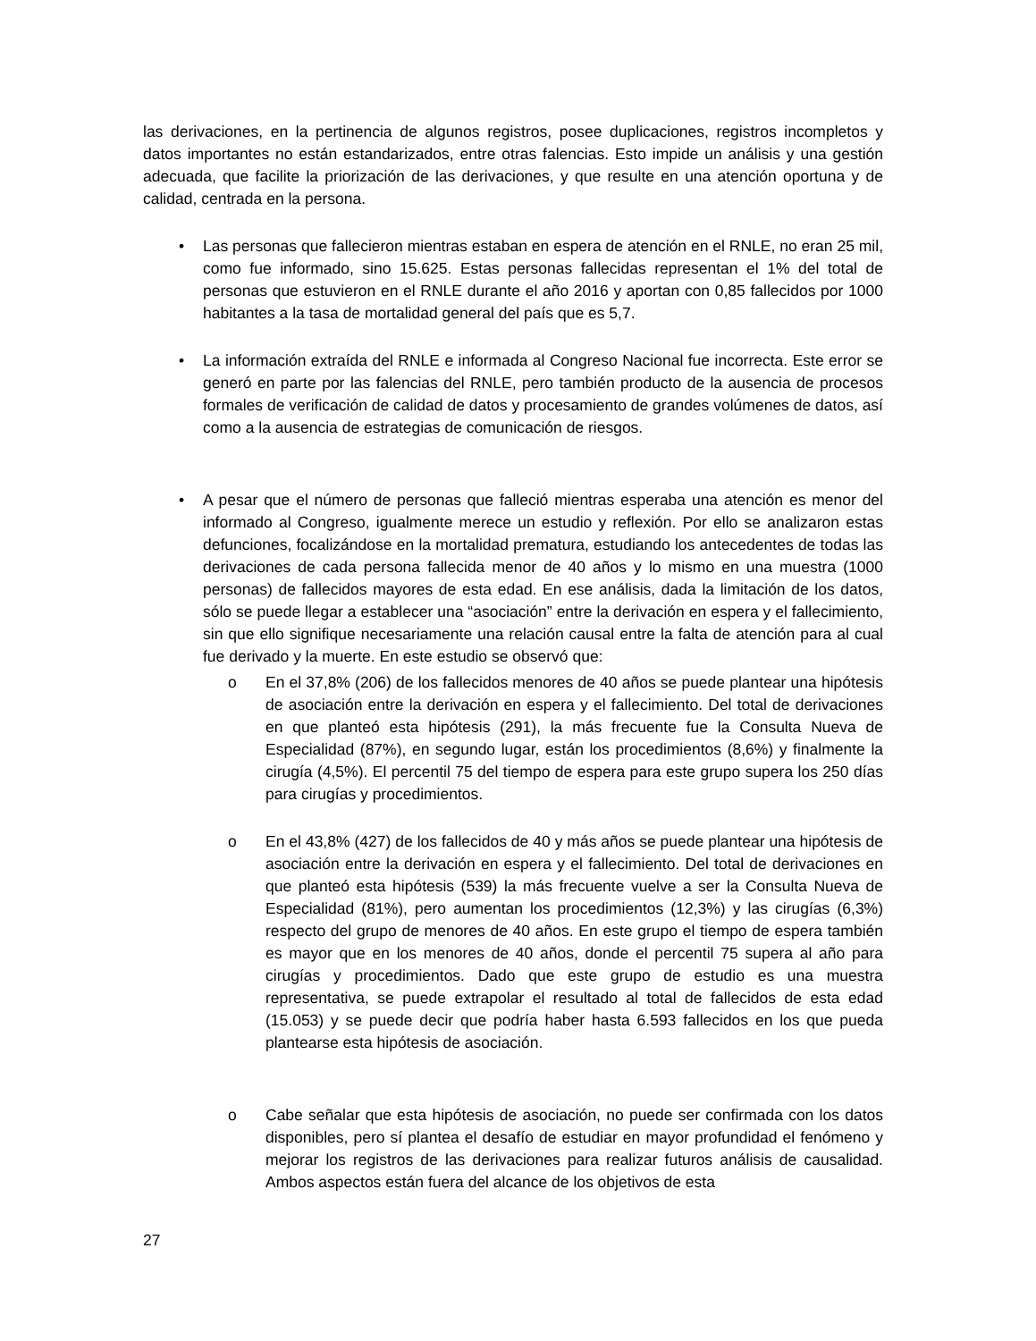las derivaciones, en la pertinencia de algunos registros, posee duplicaciones, registros incompletos y datos importantes no están estandarizados, entre otras falencias. Esto impide un análisis y una gestión adecuada, que facilite la priorización de las derivaciones, y que resulte en una atención oportuna y de calidad, centrada en la persona.
• Las personas que fallecieron mientras estaban en espera de atención en el RNLE, no eran 25 mil, como fue informado, sino 15.625. Estas personas fallecidas representan el 1% del total de personas que estuvieron en el RNLE durante el año 2016 y aportan con 0,85 fallecidos por 1000 habitantes a la tasa de mortalidad general del país que es 5,7.
• La información extraída del RNLE e informada al Congreso Nacional fue incorrecta. Este error se generó en parte por las falencias del RNLE, pero también producto de la ausencia de procesos formales de verificación de calidad de datos y procesamiento de grandes volúmenes de datos, así como a la ausencia de estrategias de comunicación de riesgos.
• A pesar que el número de personas que falleció mientras esperaba una atención es menor del informado al Congreso, igualmente merece un estudio y reflexión. Por ello se analizaron estas defunciones, focalizándose en la mortalidad prematura, estudiando los antecedentes de todas las derivaciones de cada persona fallecida menor de 40 años y lo mismo en una muestra (1000 personas) de fallecidos mayores de esta edad. En ese análisis, dada la limitación de los datos, sólo se puede llegar a establecer una “asociación” entre la derivación en espera y el fallecimiento, sin que ello signifique necesariamente una relación causal entre la falta de atención para al cual fue derivado y la muerte. En este estudio se observó que:
o En el 37,8% (206) de los fallecidos menores de 40 años se puede plantear una hipótesis de asociación entre la derivación en espera y el fallecimiento. Del total de derivaciones en que planteó esta hipótesis (291), la más frecuente fue la Consulta Nueva de Especialidad (87%), en segundo lugar, están los procedimientos (8,6%) y finalmente la cirugía (4,5%). El percentil 75 del tiempo de espera para este grupo supera los 250 días para cirugías y procedimientos.
o En el 43,8% (427) de los fallecidos de 40 y más años se puede plantear una hipótesis de asociación entre la derivación en espera y el fallecimiento. Del total de derivaciones en que planteó esta hipótesis (539) la más frecuente vuelve a ser la Consulta Nueva de Especialidad (81%), pero aumentan los procedimientos (12,3%) y las cirugías (6,3%) respecto del grupo de menores de 40 años. En este grupo el tiempo de espera también es mayor que en los menores de 40 años, donde el percentil 75 supera al año para cirugías y procedimientos. Dado que este grupo de estudio es una muestra representativa, se puede extrapolar el resultado al total de fallecidos de esta edad (15.053) y se puede decir que podría haber hasta 6.593 fallecidos en los que pueda plantearse esta hipótesis de asociación.
o Cabe señalar que esta hipótesis de asociación, no puede ser confirmada con los datos disponibles, pero sí plantea el desafío de estudiar en mayor profundidad el fenómeno y mejorar los registros de las derivaciones para realizar futuros análisis de causalidad. Ambos aspectos están fuera del alcance de los objetivos de esta
27